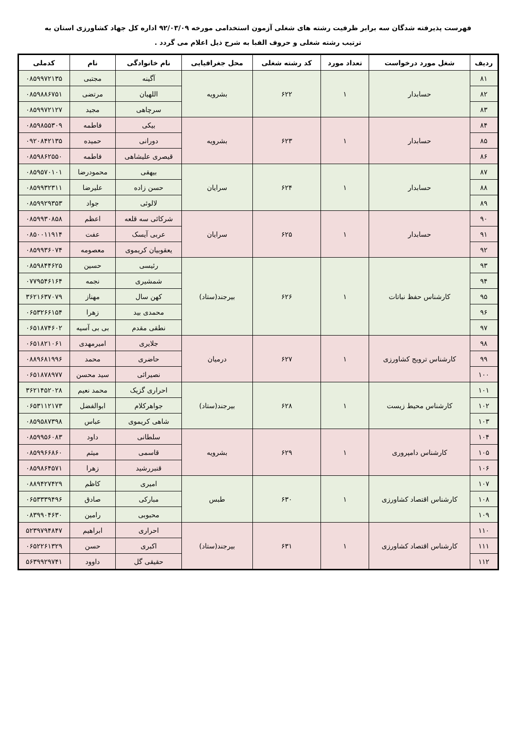فهرست پذیرفته شدگان سه برابر ظرفیت رشته های شغلی آزمون استخدامی مورخه ۹۲/۰۳/۰۹ اداره کل جهاد کشاورزی استان به
ترتیب رشته شغلی و حروف الفبا به شرح ذیل اعلام می گردد .
| ردیف | شغل مورد درخواست | تعداد مورد | کد رشته شغلی | محل جغرافیایی | نام خانوادگی | نام | کدملی |
| --- | --- | --- | --- | --- | --- | --- | --- |
| ۸۱ | حسابدار | ۱ | ۶۲۲ | بشرویه | آگینه | مجتبی | ۰۸۵۹۹۷۲۱۳۵ |
| ۸۲ | | | | | اللهیان | مرتضی | ۰۸۵۹۸۸۶۷۵۱ |
| ۸۳ | | | | | سرچاهی | مجید | ۰۸۵۹۹۷۲۱۲۷ |
| ۸۴ | حسابدار | ۱ | ۶۲۳ | بشرویه | بیکی | فاطمه | ۰۸۵۹۸۵۵۳۰۹ |
| ۸۵ | | | | | دورانی | حمیده | ۰۹۲۰۸۴۲۱۳۵ |
| ۸۶ | | | | | قیصری علیشاهی | فاطمه | ۰۸۵۹۸۶۲۵۵۰ |
| ۸۷ | حسابدار | ۱ | ۶۲۴ | سرایان | بیهقی | محمودرضا | ۰۸۵۹۵۷۰۱۰۱ |
| ۸۸ | | | | | حسن زاده | علیرضا | ۰۸۵۹۹۳۲۳۱۱ |
| ۸۹ | | | | | لالوئی | جواد | ۰۸۵۹۹۲۹۳۵۳ |
| ۹۰ | حسابدار | ۱ | ۶۲۵ | سرایان | شرکائی سه قلعه | اعظم | ۰۸۵۹۹۳۰۸۵۸ |
| ۹۱ | | | | | عربی آیسک | عفت | ۰۸۵۰۰۱۱۹۱۴ |
| ۹۲ | | | | | یعقوبیان کریموی | معصومه | ۰۸۵۹۹۳۶۰۷۴ |
| ۹۳ | کارشناس حفظ نباتات | ۱ | ۶۲۶ | بیرجند(ستاد) | رئیسی | حسین | ۰۸۵۹۸۴۴۶۲۵ |
| ۹۴ | | | | | شمشیری | نجمه | ۰۷۷۹۵۴۶۱۶۴ |
| ۹۵ | | | | | کهن سال | مهناز | ۳۶۲۱۶۳۷۰۷۹ |
| ۹۶ | | | | | محمدی بید | زهرا | ۰۶۵۳۲۶۶۱۵۴ |
| ۹۷ | | | | | نطقی مقدم | بی بی آسیه | ۰۶۵۱۸۷۴۶۰۲ |
| ۹۸ | کارشناس ترویج کشاورزی | ۱ | ۶۲۷ | درمیان | جلایری | امیرمهدی | ۰۶۵۱۸۲۱۰۶۱ |
| ۹۹ | | | | | حاضری | محمد | ۰۸۸۹۶۸۱۹۹۶ |
| ۱۰۰ | | | | | نصیرائی | سید محسن | ۰۶۵۱۸۷۸۹۷۷ |
| ۱۰۱ | کارشناس محیط زیست | ۱ | ۶۲۸ | بیرجند(ستاد) | احراری گزیک | محمد نعیم | ۳۶۲۱۴۵۲۰۲۸ |
| ۱۰۲ | | | | | جواهرکلام | ابوالفضل | ۰۶۵۳۱۱۲۱۷۳ |
| ۱۰۳ | | | | | شاهی کریموی | عباس | ۰۸۵۹۵۸۷۳۹۸ |
| ۱۰۴ | کارشناس دامپروری | ۱ | ۶۲۹ | بشرویه | سلطانی | داود | ۰۸۵۹۹۵۶۰۸۳ |
| ۱۰۵ | | | | | قاسمی | میثم | ۰۸۵۹۹۶۶۸۶۰ |
| ۱۰۶ | | | | | قنبررشید | زهرا | ۰۸۵۹۸۶۴۵۷۱ |
| ۱۰۷ | کارشناس اقتصاد کشاورزی | ۱ | ۶۳۰ | طبس | امیری | کاظم | ۰۸۸۹۴۲۷۴۲۹ |
| ۱۰۸ | | | | | مبارکی | صادق | ۰۶۵۳۳۳۹۴۹۶ |
| ۱۰۹ | | | | | محبوبی | رامین | ۰۸۳۹۹۰۴۶۳۰ |
| ۱۱۰ | کارشناس اقتصاد کشاورزی | ۱ | ۶۳۱ | بیرجند(ستاد) | احراری | ابراهیم | ۵۲۳۹۷۹۴۸۴۷ |
| ۱۱۱ | | | | | اکبری | حسن | ۰۶۵۲۲۶۱۳۲۹ |
| ۱۱۲ | | | | | حقیقی گل | داوود | ۵۶۳۹۹۲۹۷۴۱ |